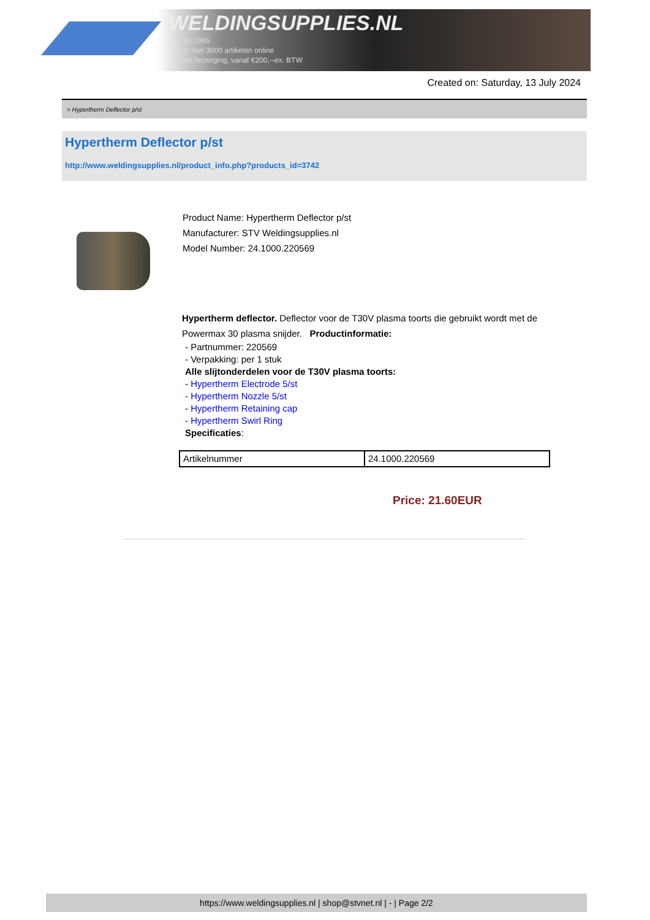WELDINGSUPPLIES.NL
- Sinds 1985
- Méér dan 3000 artikelen online
- Gratis bezorging, vanaf €200,--ex. BTW
Created on: Saturday, 13 July 2024
> Hypertherm Deflector p/st
Hypertherm Deflector p/st
http://www.weldingsupplies.nl/product_info.php?products_id=3742
Product Name: Hypertherm Deflector p/st
Manufacturer: STV Weldingsupplies.nl
Model Number: 24.1000.220569
Hypertherm deflector. Deflector voor de T30V plasma toorts die gebruikt wordt met de Powermax 30 plasma snijder. Productinformatie:
- Partnummer: 220569
- Verpakking: per 1 stuk
Alle slijtonderdelen voor de T30V plasma toorts:
- Hypertherm Electrode 5/st
- Hypertherm Nozzle 5/st
- Hypertherm Retaining cap
- Hypertherm Swirl Ring
Specificaties:
| Artikelnummer | 24.1000.220569 |
Price: 21.60EUR
https://www.weldingsupplies.nl | shop@stvnet.nl | - | Page 2/2